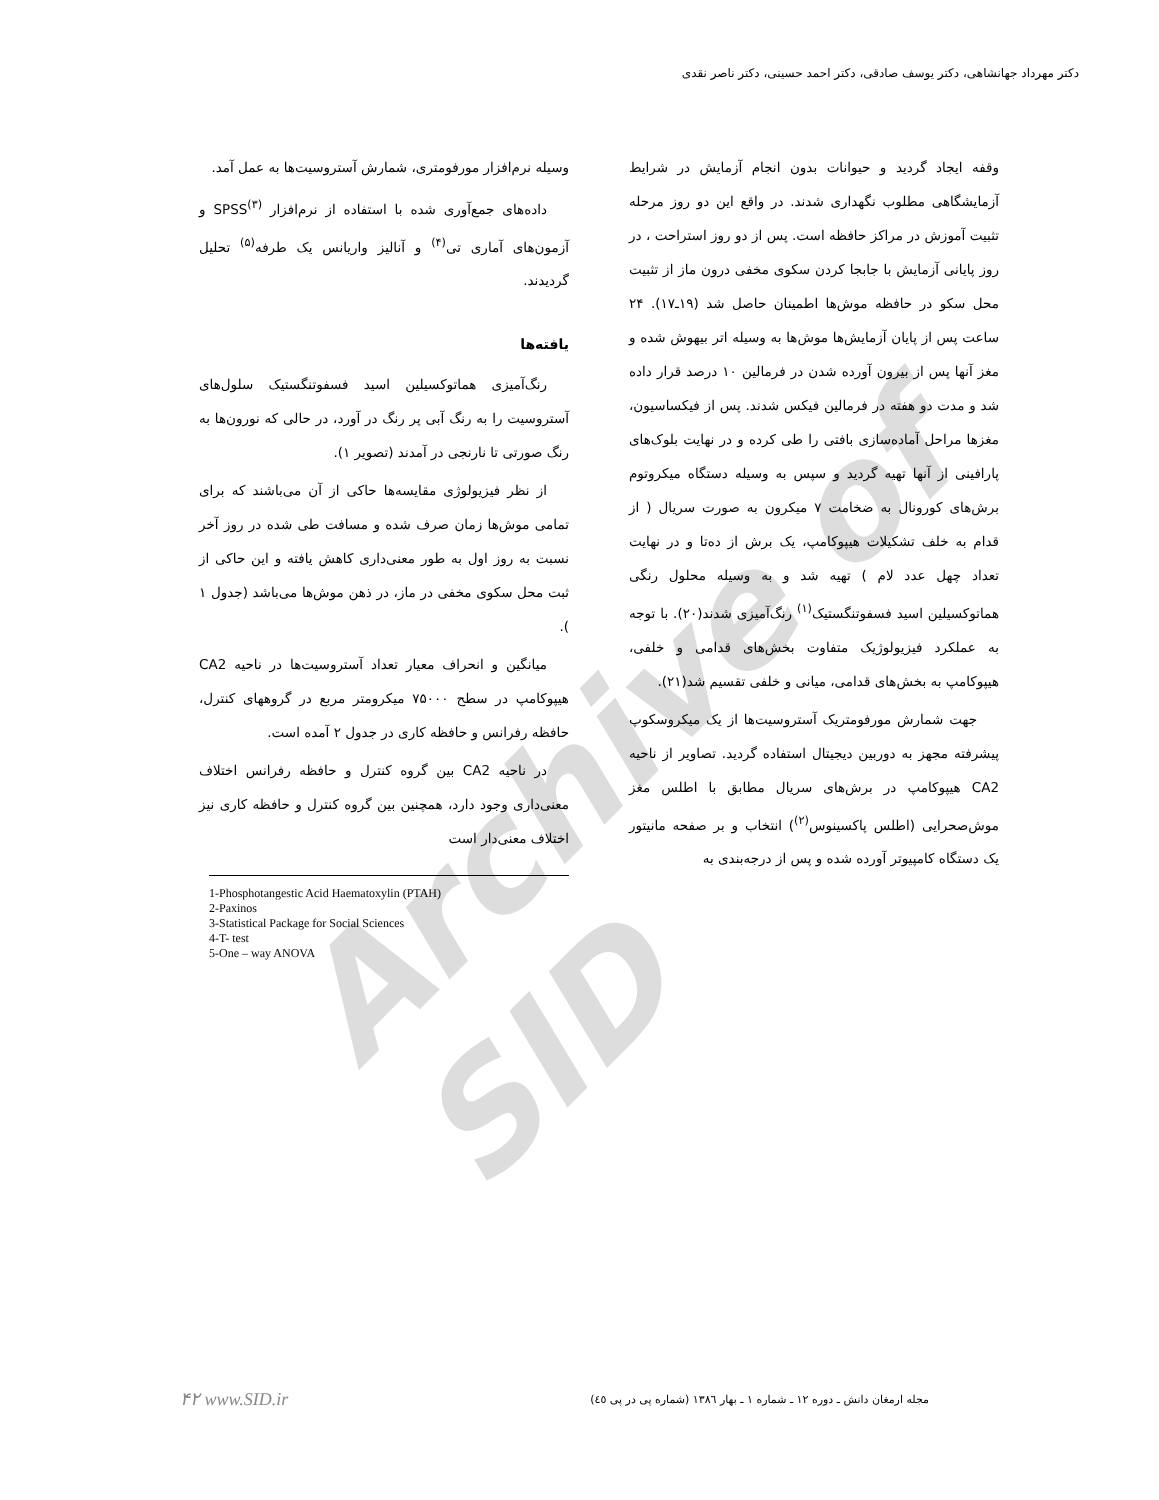دکتر مهرداد جهانشاهی، دکتر یوسف صادقی، دکتر احمد حسینی، دکتر ناصر نقدی
Archive of SID
وقفه ایجاد گردید و حیوانات بدون انجام آزمایش در شرایط آزمایشگاهی مطلوب نگهداری شدند. در واقع این دو روز مرحله تثبیت آموزش در مراکز حافظه است. پس از دو روز استراحت ، در روز پایانی آزمایش با جابجا کردن سکوی مخفی درون ماز از تثبیت محل سکو در حافظه موش‌ها اطمینان حاصل شد (۱۹ـ۱۷). ۲۴ ساعت پس از پایان آزمایش‌ها موش‌ها به وسیله اتر بیهوش شده و مغز آنها پس از بیرون آورده شدن در فرمالین ۱۰ درصد قرار داده شد و مدت دو هفته در فرمالین فیکس شدند. پس از فیکساسیون، مغزها مراحل آماده‌سازی بافتی را طی کرده و در نهایت بلوک‌های پارافینی از آنها تهیه گردید و سپس به وسیله دستگاه میکروتوم برش‌های کورونال به ضخامت ۷ میکرون به صورت سریال ( از قدام به خلف تشکیلات هیپوکامپ، یک برش از ده‌تا و در نهایت تعداد چهل عدد لام ) تهیه شد و به وسیله محلول رنگی هماتوکسیلین اسید فسفوتنگستیک<sup>(۱)</sup> رنگ‌آمیزی شدند(۲۰). با توجه به عملکرد فیزیولوژیک متفاوت بخش‌های قدامی و خلفی، هیپوکامپ به بخش‌های قدامی، میانی و خلفی تقسیم شد(۲۱).
جهت شمارش مورفومتریک آستروسیت‌ها از یک میکروسکوپ پیشرفته مجهز به دوربین دیجیتال استفاده گردید. تصاویر از ناحیه CA2 هیپوکامپ در برش‌های سریال مطابق با اطلس مغز موش‌صحرایی (اطلس پاکسینوس<sup>(۲)</sup>) انتخاب و بر صفحه مانیتور یک دستگاه کامپیوتر آورده شده و پس از درجه‌بندی به
وسیله نرم‌افزار مورفومتری، شمارش آستروسیت‌ها به عمل آمد.
داده‌های جمع‌آوری شده با استفاده از نرم‌افزار SPSS<sup>(۳)</sup> و آزمون‌های آماری تی<sup>(۴)</sup> و آنالیز واریانس یک طرفه<sup>(۵)</sup> تحلیل گردیدند.
یافته‌ها
رنگ‌آمیزی هماتوکسیلین اسید فسفوتنگستیک سلول‌های آستروسیت را به رنگ آبی پر رنگ در آورد، در حالی که نورون‌ها به رنگ صورتی تا نارنجی در آمدند (تصویر ۱).
از نظر فیزیولوژی مقایسه‌ها حاکی از آن می‌باشند که برای تمامی موش‌ها زمان صرف شده و مسافت طی شده در روز آخر نسبت به روز اول به طور معنی‌داری کاهش یافته و این حاکی از ثبت محل سکوی مخفی در ماز، در ذهن موش‌ها می‌باشد (جدول ۱ ).
میانگین و انحراف معیار تعداد آستروسیت‌ها در ناحیه CA2 هیپوکامپ در سطح ۷۵۰۰۰ میکرومتر مربع در گروههای کنترل، حافظه رفرانس و حافظه کاری در جدول ۲ آمده است.
در ناحیه CA2 بین گروه کنترل و حافظه رفرانس اختلاف معنی‌داری وجود دارد، همچنین بین گروه کنترل و حافظه کاری نیز اختلاف معنی‌دار است
1-Phosphotangestic Acid Haematoxylin (PTAH)
2-Paxinos
3-Statistical Package for Social Sciences
4-T- test
5-One – way ANOVA
مجله ارمغان دانش ـ دوره ۱۲ ـ شماره ۱ ـ بهار ۱۳۸٦ (شماره پی در پی ٤٥)
۴۲ www.SID.ir